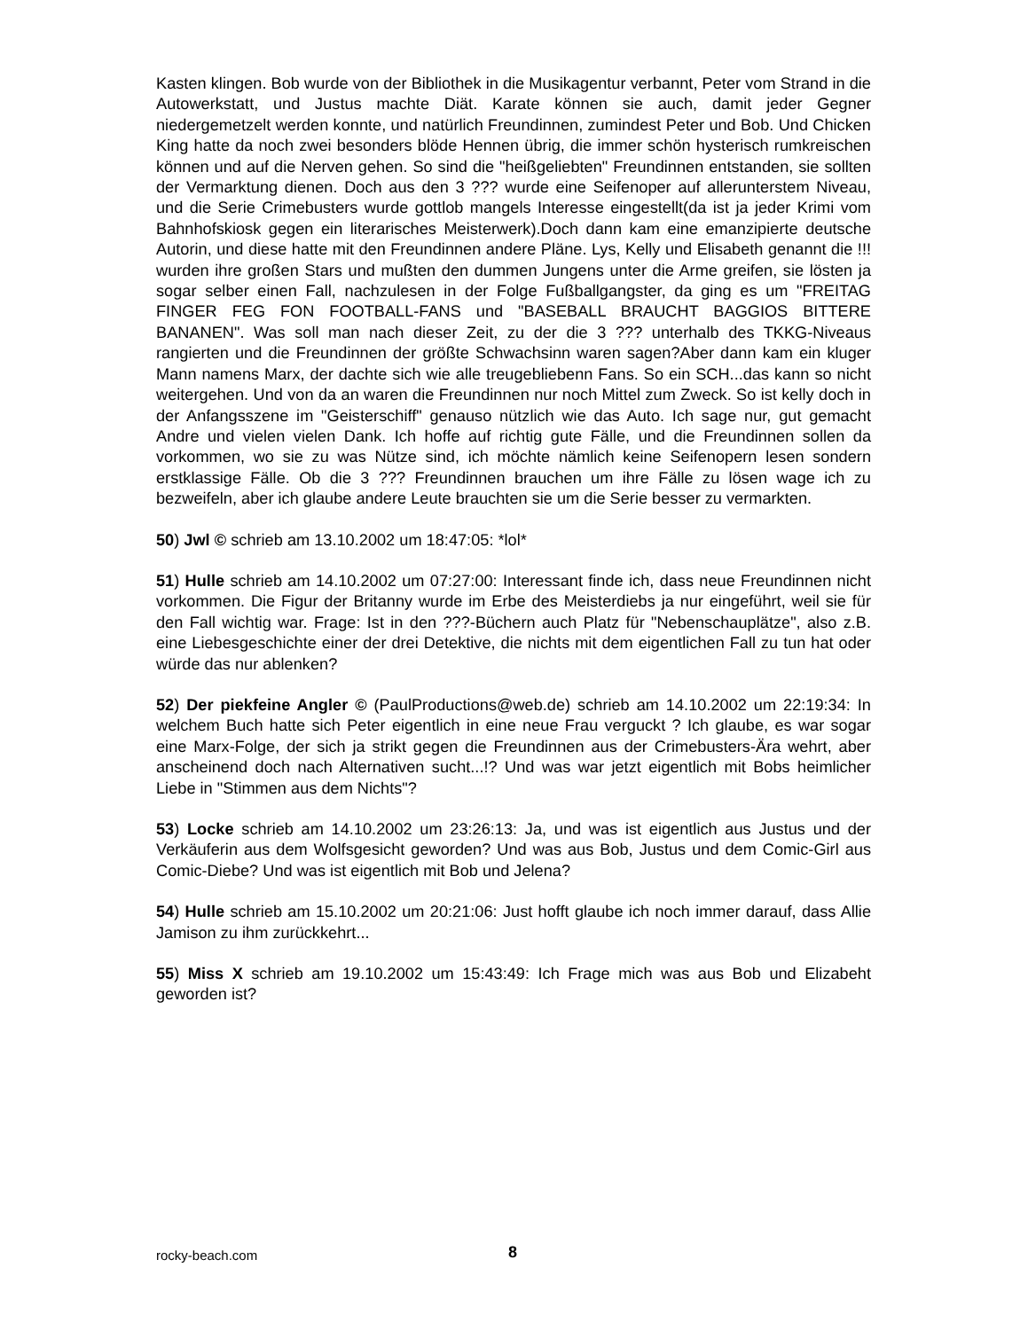Kasten klingen. Bob wurde von der Bibliothek in die Musikagentur verbannt, Peter vom Strand in die Autowerkstatt, und Justus machte Diät. Karate können sie auch, damit jeder Gegner niedergemetzelt werden konnte, und natürlich Freundinnen, zumindest Peter und Bob. Und Chicken King hatte da noch zwei besonders blöde Hennen übrig, die immer schön hysterisch rumkreischen können und auf die Nerven gehen. So sind die "heißgeliebten" Freundinnen entstanden, sie sollten der Vermarktung dienen. Doch aus den 3 ??? wurde eine Seifenoper auf allerunterstem Niveau, und die Serie Crimebusters wurde gottlob mangels Interesse eingestellt(da ist ja jeder Krimi vom Bahnhofskiosk gegen ein literarisches Meisterwerk).Doch dann kam eine emanzipierte deutsche Autorin, und diese hatte mit den Freundinnen andere Pläne. Lys, Kelly und Elisabeth genannt die !!! wurden ihre großen Stars und mußten den dummen Jungens unter die Arme greifen, sie lösten ja sogar selber einen Fall, nachzulesen in der Folge Fußballgangster, da ging es um "FREITAG FINGER FEG FON FOOTBALL-FANS und "BASEBALL BRAUCHT BAGGIOS BITTERE BANANEN". Was soll man nach dieser Zeit, zu der die 3 ??? unterhalb des TKKG-Niveaus rangierten und die Freundinnen der größte Schwachsinn waren sagen?Aber dann kam ein kluger Mann namens Marx, der dachte sich wie alle treugebliebenn Fans. So ein SCH...das kann so nicht weitergehen. Und von da an waren die Freundinnen nur noch Mittel zum Zweck. So ist kelly doch in der Anfangsszene im "Geisterschiff" genauso nützlich wie das Auto. Ich sage nur, gut gemacht Andre und vielen vielen Dank. Ich hoffe auf richtig gute Fälle, und die Freundinnen sollen da vorkommen, wo sie zu was Nütze sind, ich möchte nämlich keine Seifenopern lesen sondern erstklassige Fälle. Ob die 3 ??? Freundinnen brauchen um ihre Fälle zu lösen wage ich zu bezweifeln, aber ich glaube andere Leute brauchten sie um die Serie besser zu vermarkten.
50) Jwl © schrieb am 13.10.2002 um 18:47:05: *lol*
51) Hulle schrieb am 14.10.2002 um 07:27:00: Interessant finde ich, dass neue Freundinnen nicht vorkommen. Die Figur der Britanny wurde im Erbe des Meisterdiebs ja nur eingeführt, weil sie für den Fall wichtig war. Frage: Ist in den ???-Büchern auch Platz für "Nebenschauplätze", also z.B. eine Liebesgeschichte einer der drei Detektive, die nichts mit dem eigentlichen Fall zu tun hat oder würde das nur ablenken?
52) Der piekfeine Angler © (PaulProductions@web.de) schrieb am 14.10.2002 um 22:19:34: In welchem Buch hatte sich Peter eigentlich in eine neue Frau verguckt ? Ich glaube, es war sogar eine Marx-Folge, der sich ja strikt gegen die Freundinnen aus der Crimebusters-Ära wehrt, aber anscheinend doch nach Alternativen sucht...!? Und was war jetzt eigentlich mit Bobs heimlicher Liebe in "Stimmen aus dem Nichts"?
53) Locke schrieb am 14.10.2002 um 23:26:13: Ja, und was ist eigentlich aus Justus und der Verkäuferin aus dem Wolfsgesicht geworden? Und was aus Bob, Justus und dem Comic-Girl aus Comic-Diebe? Und was ist eigentlich mit Bob und Jelena?
54) Hulle schrieb am 15.10.2002 um 20:21:06: Just hofft glaube ich noch immer darauf, dass Allie Jamison zu ihm zurückkehrt...
55) Miss X schrieb am 19.10.2002 um 15:43:49: Ich Frage mich was aus Bob und Elizabeht geworden ist?
rocky-beach.com 8